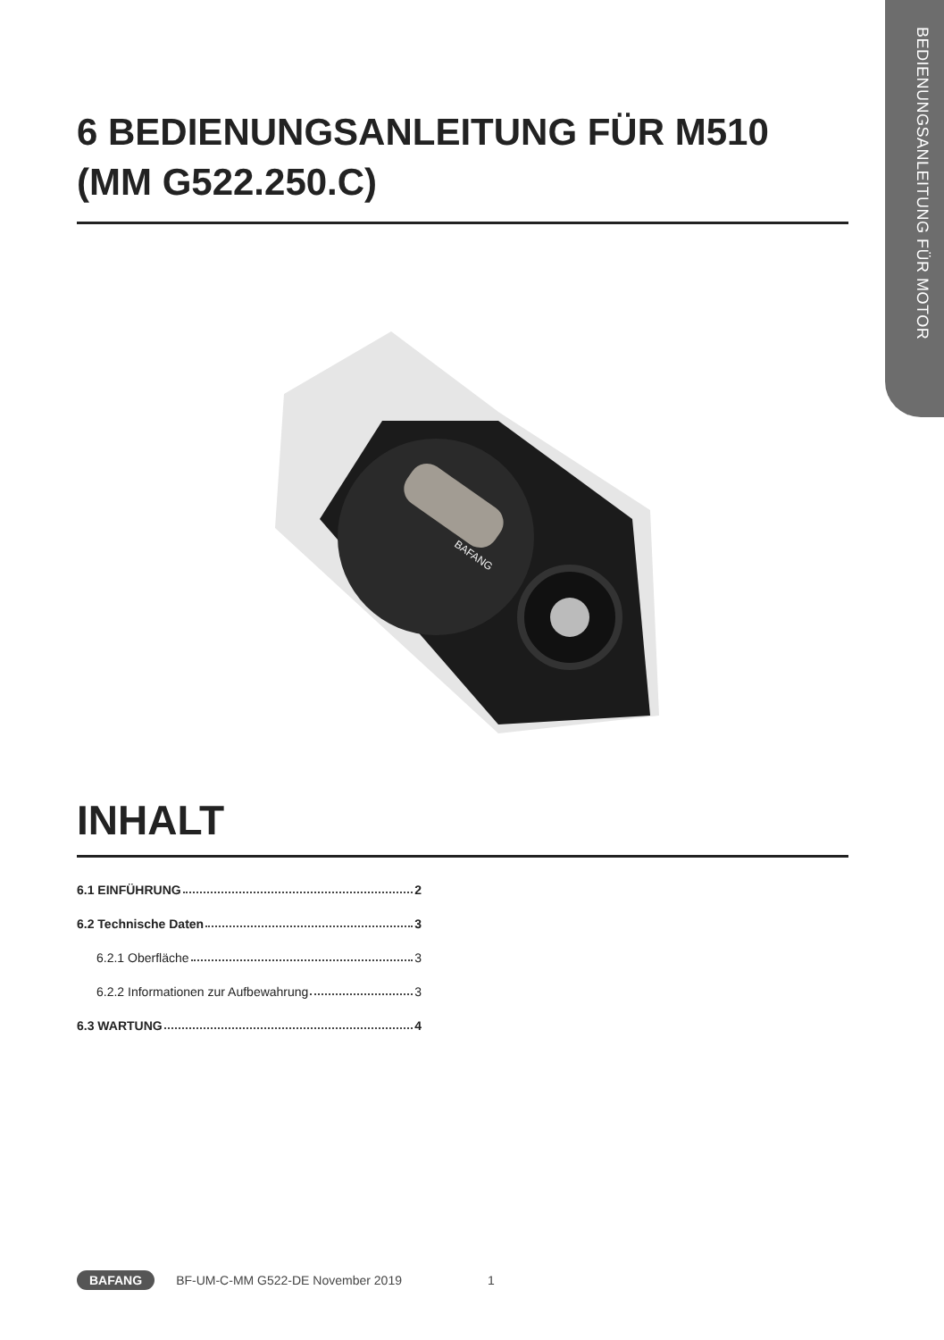BEDIENUNGSANLEITUNG FÜR MOTOR
6 BEDIENUNGSANLEITUNG FÜR M510 (MM G522.250.C)
BAFANG
INHALT
6.1 EINFÜHRUNG 2
6.2 Technische Daten 3
6.2.1 Oberfläche 3
6.2.2 Informationen zur Aufbewahrung 3
6.3 WARTUNG 4
BAFANG BF-UM-C-MM G522-DE November 2019 1